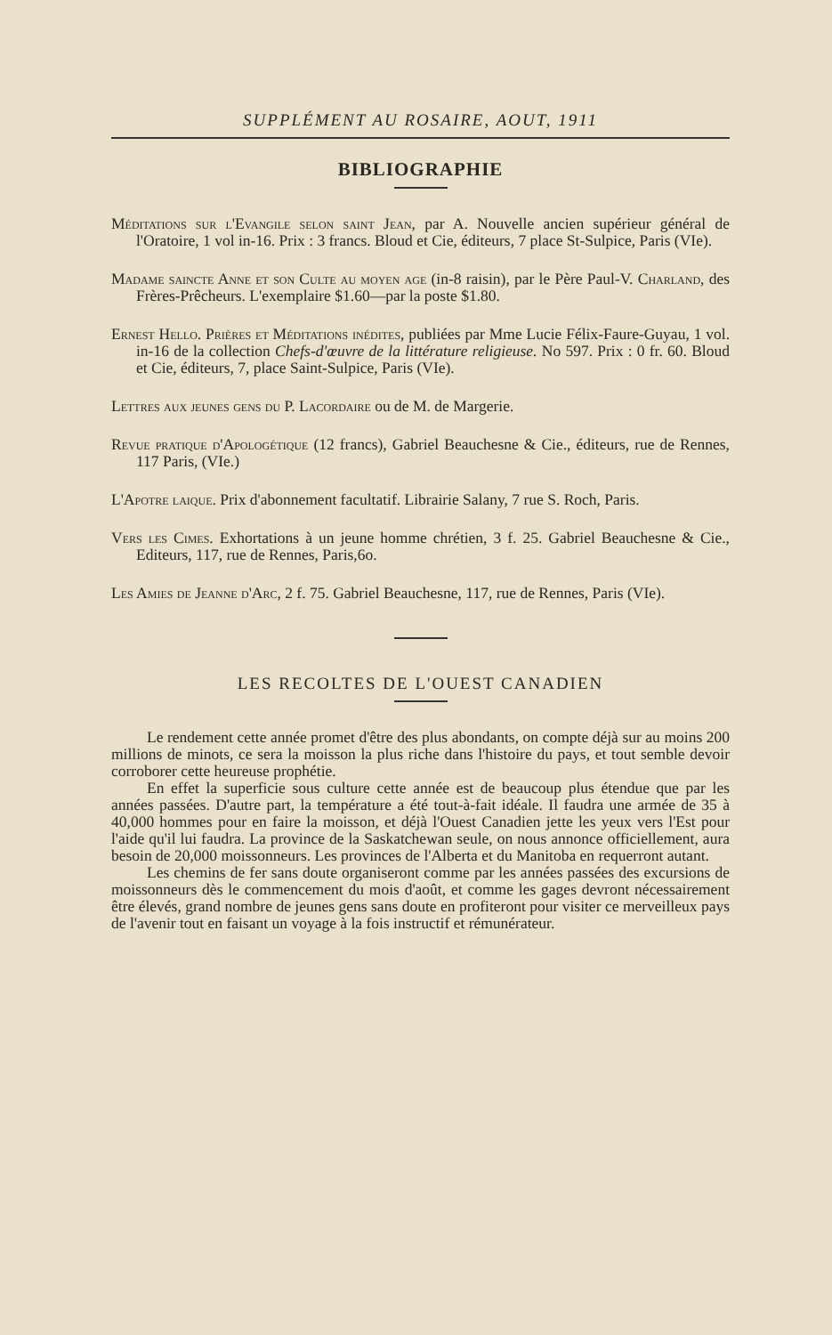SUPPLÉMENT AU ROSAIRE, AOUT, 1911
BIBLIOGRAPHIE
Méditations sur l'Evangile selon saint Jean, par A. Nouvelle ancien supérieur général de l'Oratoire, 1 vol in-16. Prix : 3 francs. Bloud et Cie, éditeurs, 7 place St-Sulpice, Paris (VIe).
Madame saincte Anne et son Culte au moyen age (in-8 raisin), par le Père Paul-V. Charland, des Frères-Prêcheurs. L'exemplaire $1.60—par la poste $1.80.
Ernest Hello. Prières et Méditations inédites, publiées par Mme Lucie Félix-Faure-Guyau, 1 vol. in-16 de la collection Chefs-d'œuvre de la littérature religieuse. No 597. Prix : 0 fr. 60. Bloud et Cie, éditeurs, 7, place Saint-Sulpice, Paris (VIe).
Lettres aux jeunes gens du P. Lacordaire ou de M. de Margerie.
Revue pratique d'Apologétique (12 francs), Gabriel Beauchesne & Cie., éditeurs, rue de Rennes, 117 Paris, (VIe.)
L'Apotre laique. Prix d'abonnement facultatif. Librairie Salany, 7 rue S. Roch, Paris.
Vers les Cimes. Exhortations à un jeune homme chrétien, 3 f. 25. Gabriel Beauchesne & Cie., Editeurs, 117, rue de Rennes, Paris,6o.
Les Amies de Jeanne d'Arc, 2 f. 75. Gabriel Beauchesne, 117, rue de Rennes, Paris (VIe).
LES RECOLTES DE L'OUEST CANADIEN
Le rendement cette année promet d'être des plus abondants, on compte déjà sur au moins 200 millions de minots, ce sera la moisson la plus riche dans l'histoire du pays, et tout semble devoir corroborer cette heureuse prophétie.
En effet la superficie sous culture cette année est de beaucoup plus étendue que par les années passées. D'autre part, la température a été tout-à-fait idéale. Il faudra une armée de 35 à 40,000 hommes pour en faire la moisson, et déjà l'Ouest Canadien jette les yeux vers l'Est pour l'aide qu'il lui faudra. La province de la Saskatchewan seule, on nous annonce officiellement, aura besoin de 20,000 moissonneurs. Les provinces de l'Alberta et du Manitoba en requerront autant.
Les chemins de fer sans doute organiseront comme par les années passées des excursions de moissonneurs dès le commencement du mois d'août, et comme les gages devront nécessairement être élevés, grand nombre de jeunes gens sans doute en profiteront pour visiter ce merveilleux pays de l'avenir tout en faisant un voyage à la fois instructif et rémunérateur.